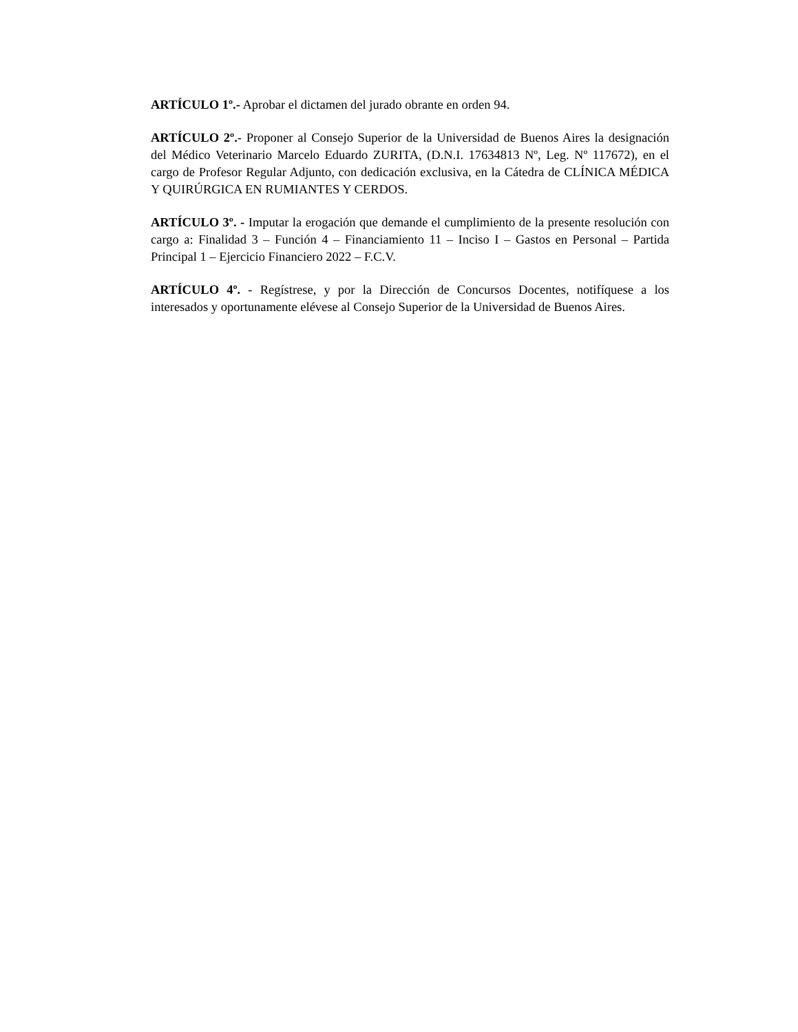ARTÍCULO 1º.- Aprobar el dictamen del jurado obrante en orden 94.
ARTÍCULO 2º.- Proponer al Consejo Superior de la Universidad de Buenos Aires la designación del Médico Veterinario Marcelo Eduardo ZURITA, (D.N.I. 17634813 Nº, Leg. Nº 117672), en el cargo de Profesor Regular Adjunto, con dedicación exclusiva, en la Cátedra de CLÍNICA MÉDICA Y QUIRÚRGICA EN RUMIANTES Y CERDOS.
ARTÍCULO 3º. - Imputar la erogación que demande el cumplimiento de la presente resolución con cargo a: Finalidad 3 – Función 4 – Financiamiento 11 – Inciso I – Gastos en Personal – Partida Principal 1 – Ejercicio Financiero 2022 – F.C.V.
ARTÍCULO 4º. - Regístrese, y por la Dirección de Concursos Docentes, notifíquese a los interesados y oportunamente elévese al Consejo Superior de la Universidad de Buenos Aires.